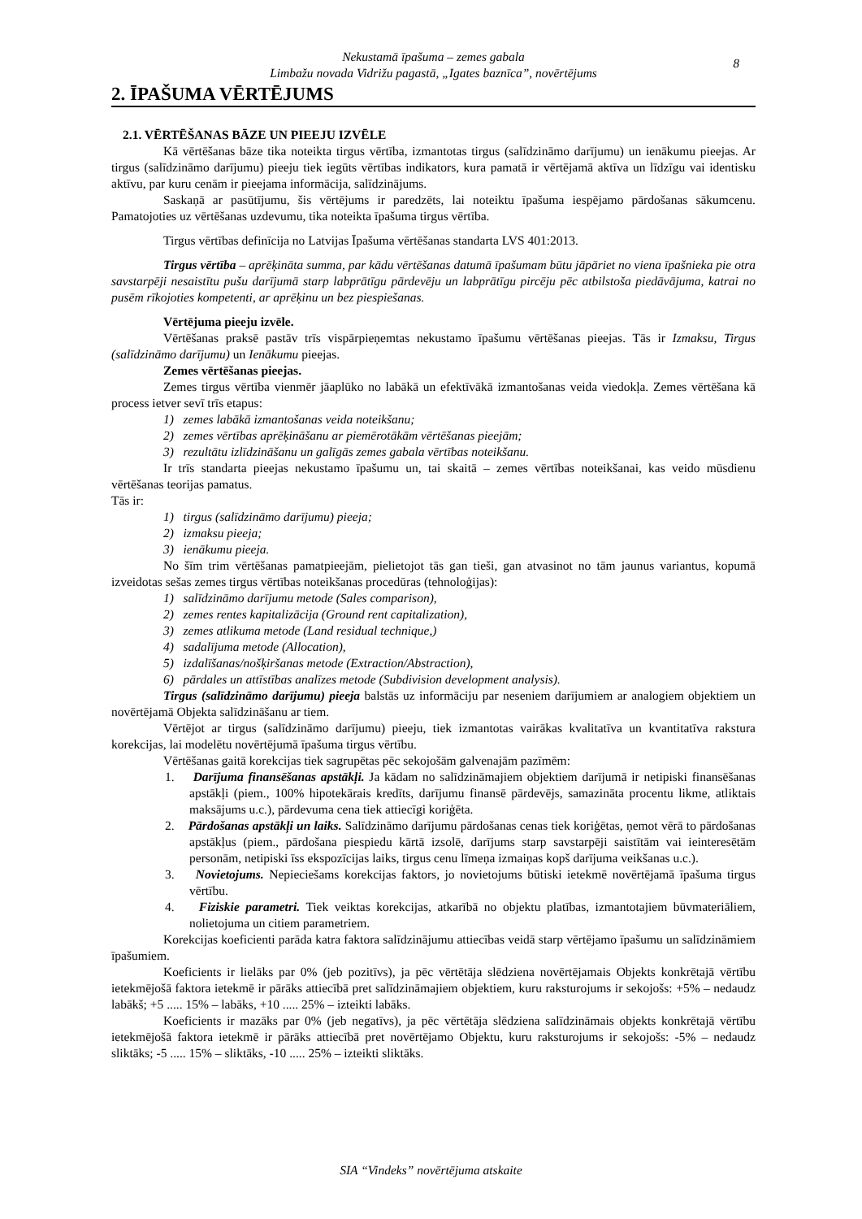Nekustamā īpašuma – zemes gabala
Limbažu novada Vidrižu pagastā, „Igates baznīca”, novērtējums
8
2. ĪPAŠUMA VĒRTĒJUMS
2.1. VĒRTĒŠANAS BĀZE UN PIEEJU IZVĒLE
Kā vērtēšanas bāze tika noteikta tirgus vērtība, izmantotas tirgus (salīdzināmo darījumu) un ienākumu pieejas. Ar tirgus (salīdzināmo darījumu) pieeju tiek iegūts vērtības indikators, kura pamatā ir vērtējamā aktīva un līdzīgu vai identisku aktīvu, par kuru cenām ir pieejama informācija, salīdzinājums.
Saskaņā ar pasūtījumu, šis vērtējums ir paredzēts, lai noteiktu īpašuma iespējamo pārdošanas sākumcenu. Pamatojoties uz vērtēšanas uzdevumu, tika noteikta īpašuma tirgus vērtība.
Tirgus vērtības definīcija no Latvijas Īpašuma vērtēšanas standarta LVS 401:2013.
Tirgus vērtība – aprēķināta summa, par kādu vērtēšanas datumā īpašumam būtu jāpāriet no viena īpašnieka pie otra savstarpēji nesaistītu pušu darījumā starp labprātīgu pārdevēju un labprātīgu pircēju pēc atbilstoša piedāvājuma, katrai no pusēm rīkojoties kompetenti, ar aprēķinu un bez piespiešanas.
Vērtējuma pieeju izvēle.
Vērtēšanas praksē pastāv trīs vispārpieņemtas nekustamo īpašumu vērtēšanas pieejas. Tās ir Izmaksu, Tirgus (salīdzināmo darījumu) un Ienākumu pieejas.
Zemes vērtēšanas pieejas.
Zemes tirgus vērtība vienmēr jāaplūko no labākā un efektīvākā izmantošanas veida viedokļa. Zemes vērtēšana kā process ietver sevī trīs etapus:
1) zemes labākā izmantošanas veida noteikšanu;
2) zemes vērtības aprēķināšanu ar piemērotākām vērtēšanas pieejām;
3) rezultātu izlīdzināšanu un galīgās zemes gabala vērtības noteikšanu.
Ir trīs standarta pieejas nekustamo īpašumu un, tai skaitā – zemes vērtības noteikšanai, kas veido mūsdienu vērtēšanas teorijas pamatus.
Tās ir:
1) tirgus (salīdzināmo darījumu) pieeja;
2) izmaksu pieeja;
3) ienākumu pieeja.
No šīm trim vērtēšanas pamatpieejām, pielietojot tās gan tieši, gan atvasinot no tām jaunus variantus, kopumā izveidotas sešas zemes tirgus vērtības noteikšanas procedūras (tehnoloģijas):
1) salīdzināmo darījumu metode (Sales comparison),
2) zemes rentes kapitalizācija (Ground rent capitalization),
3) zemes atlikuma metode (Land residual technique,)
4) sadalījuma metode (Allocation),
5) izdalīšanas/nošķiršanas metode (Extraction/Abstraction),
6) pārdales un attīstības analīzes metode (Subdivision development analysis).
Tirgus (salīdzināmo darījumu) pieeja balstās uz informāciju par neseniem darījumiem ar analogiem objektiem un novērtējamā Objekta salīdzināšanu ar tiem.
Vērtējot ar tirgus (salīdzināmo darījumu) pieeju, tiek izmantotas vairākas kvalitatīva un kvantitatīva rakstura korekcijas, lai modelētu novērtējumā īpašuma tirgus vērtību.
Vērtēšanas gaitā korekcijas tiek sagrupētas pēc sekojošām galvenajām pazīmēm:
1. Darījuma finansēšanas apstākļi. Ja kādam no salīdzināmajiem objektiem darījumā ir netipiski finansēšanas apstākļi (piem., 100% hipotekārais kredīts, darījumu finansē pārdevējs, samazināta procentu likme, atliktais maksājums u.c.), pārdevuma cena tiek attiecīgi koriģēta.
2. Pārdošanas apstākļi un laiks. Salīdzināmo darījumu pārdošanas cenas tiek koriģētas, ņemot vērā to pārdošanas apstākļus (piem., pārdošana piespiedu kārtā izsolē, darījums starp savstarpēji saistītām vai ieinteresētām personām, netipiski īss ekspozīcijas laiks, tirgus cenu līmeņa izmaiņas kopš darījuma veikšanas u.c.).
3. Novietojums. Nepieciešams korekcijas faktors, jo novietojums būtiski ietekmē novērtējamā īpašuma tirgus vērtību.
4. Fiziskie parametri. Tiek veiktas korekcijas, atkarībā no objektu platības, izmantotajiem būvmateriāliem, nolietojuma un citiem parametriem.
Korekcijas koeficienti parāda katra faktora salīdzinājumu attiecības veidā starp vērtējamo īpašumu un salīdzināmiem īpašumiem.
Koeficients ir lielāks par 0% (jeb pozitīvs), ja pēc vērtētāja slēdziena novērtējamais Objekts konkrētajā vērtību ietekmējošā faktora ietekmē ir pārāks attiecībā pret salīdzināmajiem objektiem, kuru raksturojums ir sekojošs: +5% – nedaudz labākš; +5 ..... 15% – labāks, +10 ..... 25% – izteikti labāks.
Koeficients ir mazāks par 0% (jeb negatīvs), ja pēc vērtētāja slēdziena salīdzināmais objekts konkrētajā vērtību ietekmējošā faktora ietekmē ir pārāks attiecībā pret novērtējamo Objektu, kuru raksturojums ir sekojošs: -5% – nedaudz sliktāks; -5 ..... 15% – sliktāks, -10 ..... 25% – izteikti sliktāks.
SIA “Vindeks” novērtējuma atskaite